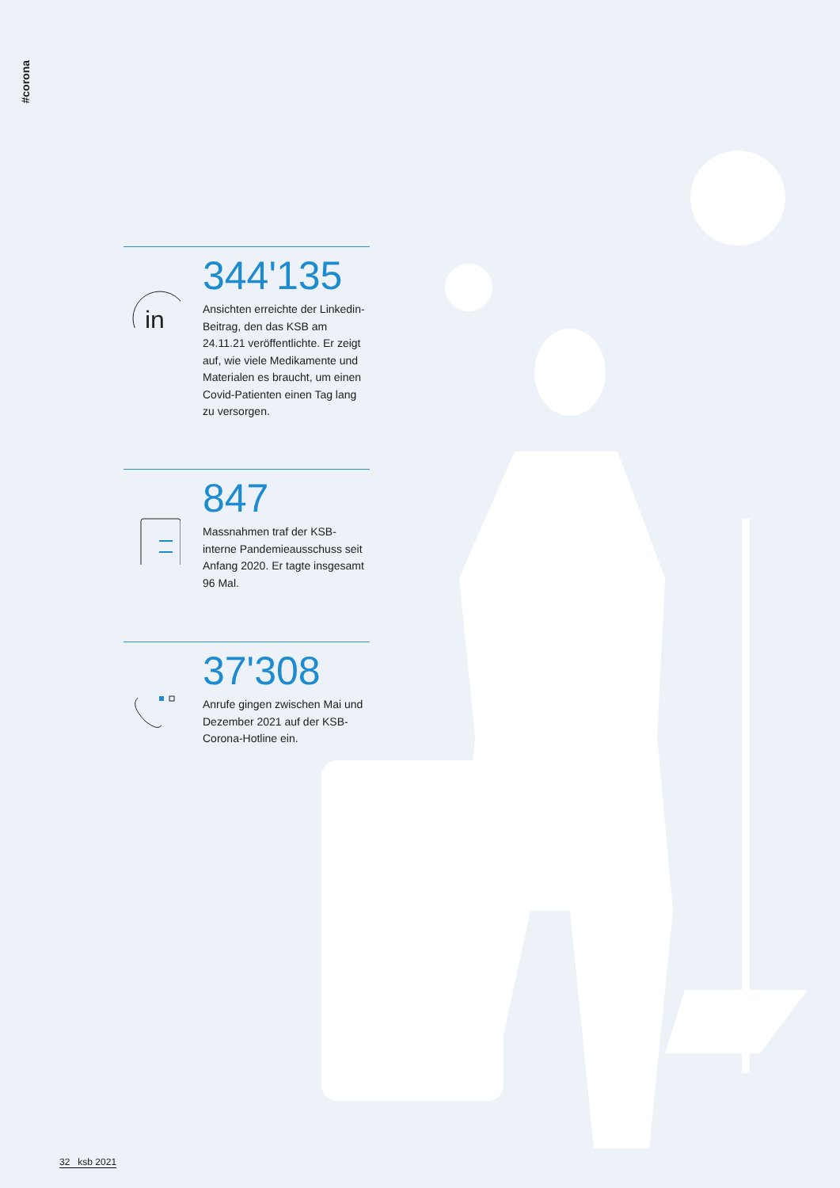#corona
in
344'135
Ansichten erreichte der Linkedin-Beitrag, den das KSB am 24.11.21 veröffentlichte. Er zeigt auf, wie viele Medikamente und Materialen es braucht, um einen Covid-Patienten einen Tag lang zu versorgen.
847
Massnahmen traf der KSB-interne Pandemieausschuss seit Anfang 2020. Er tagte insgesamt 96 Mal.
37'308
Anrufe gingen zwischen Mai und Dezember 2021 auf der KSB-Corona-Hotline ein.
32 ksb 2021